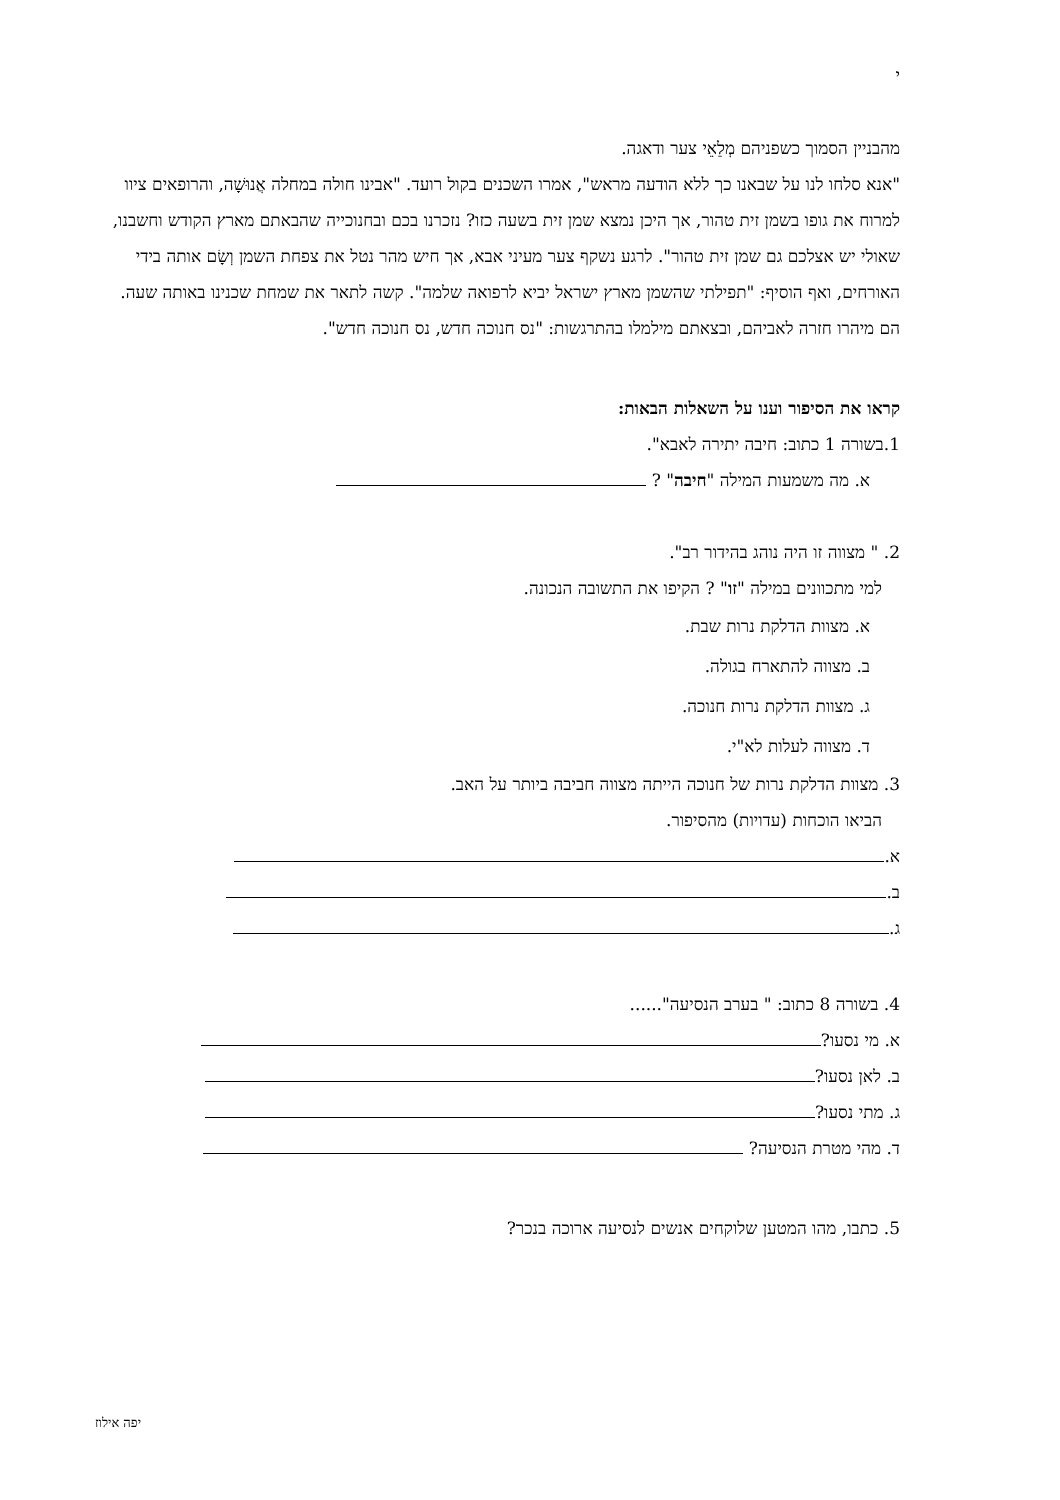י
מהבניין הסמוך כשפניהם מְלֵאֵי צער ודאגה.
"אנא סלחו לנו על שבאנו כך ללא הודעה מראש", אמרו השכנים בקול רועד. "אבינו חולה במחלה אֲנוּשָׁה, והרופאים ציוו למרוח את גופו בשמן זית טהור, אך היכן נמצא שמן זית בשעה כזו? נזכרנו בכם ובחנוכייה שהבאתם מארץ הקודש וחשבנו, שאולי יש אצלכם גם שמן זית טהור". לרגע נשקף צער מעיני אבא, אך חיש מהר נטל את צפחת השמן וְשָׂם אותה בידי האורחים, ואף הוסיף: "תפילתי שהשמן מארץ ישראל יביא לרפואה שלמה". קשה לתאר את שמחת שכנינו באותה שעה. הם מיהרו חזרה לאביהם, ובצאתם מילמלו בהתרגשות: "נס חנוכה חדש, נס חנוכה חדש".
קראו את הסיפור וענו על השאלות הבאות:
1.בשורה 1 כתוב: חיבה יתירה לאבא".
א. מה משמעות המילה "חיבה" ?
2. " מצווה זו היה נוהג בהידור רב".
למי מתכוונים במילה "זו" ? הקיפו את התשובה הנכונה.
א. מצוות הדלקת נרות שבת.
ב. מצווה להתארח בגולה.
ג. מצוות הדלקת נרות חנוכה.
ד. מצווה לעלות לא"י.
3. מצוות הדלקת נרות של חנוכה הייתה מצווה חביבה ביותר על האב.
הביאו הוכחות (עדויות) מהסיפור.
א.
ב.
ג.
4. בשורה 8 כתוב: " בערב הנסיעה"......
א. מי נסעו?
ב. לאן נסעו?
ג. מתי נסעו?
ד. מהי מטרת הנסיעה?
5. כתבו, מהו המטען שלוקחים אנשים לנסיעה ארוכה בנכר?
יפה אילוז